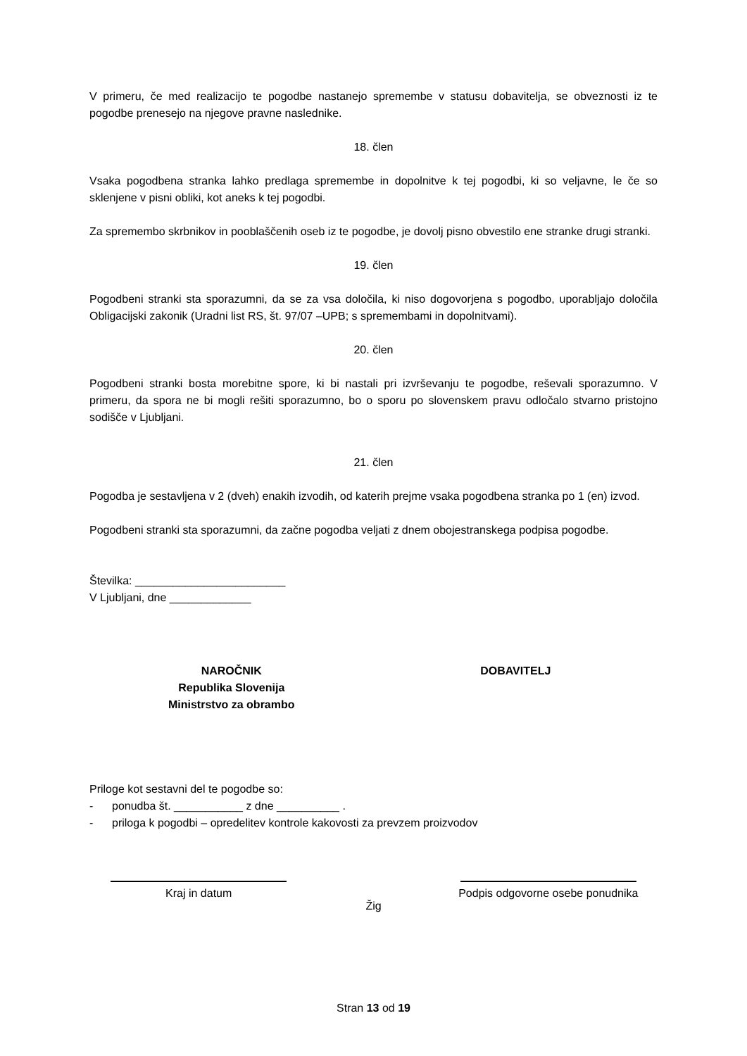V primeru, če med realizacijo te pogodbe nastanejo spremembe v statusu dobavitelja, se obveznosti iz te pogodbe prenesejo na njegove pravne naslednike.
18. člen
Vsaka pogodbena stranka lahko predlaga spremembe in dopolnitve k tej pogodbi, ki so veljavne, le če so sklenjene v pisni obliki, kot aneks k tej pogodbi.
Za spremembo skrbnikov in pooblaščenih oseb iz te pogodbe, je dovolj pisno obvestilo ene stranke drugi stranki.
19. člen
Pogodbeni stranki sta sporazumni, da se za vsa določila, ki niso dogovorjena s pogodbo, uporabljajo določila Obligacijski zakonik (Uradni list RS, št. 97/07 –UPB; s spremembami in dopolnitvami).
20. člen
Pogodbeni stranki bosta morebitne spore, ki bi nastali pri izvrševanju te pogodbe, reševali sporazumno. V primeru, da spora ne bi mogli rešiti sporazumno, bo o sporu po slovenskem pravu odločalo stvarno pristojno sodišče v Ljubljani.
21. člen
Pogodba je sestavljena v 2 (dveh) enakih izvodih, od katerih prejme vsaka pogodbena stranka po 1 (en) izvod.
Pogodbeni stranki sta sporazumni, da začne pogodba veljati z dnem obojestranskega podpisa pogodbe.
Številka: ________________________
V Ljubljani, dne _____________
NAROČNIK
Republika Slovenija
Ministrstvo za obrambo
DOBAVITELJ
Priloge kot sestavni del te pogodbe so:
- ponudba št. ___________ z dne __________ .
- priloga k pogodbi – opredelitev kontrole kakovosti za prevzem proizvodov
Kraj in datum
Žig Podpis odgovorne osebe ponudnika
Stran 13 od 19